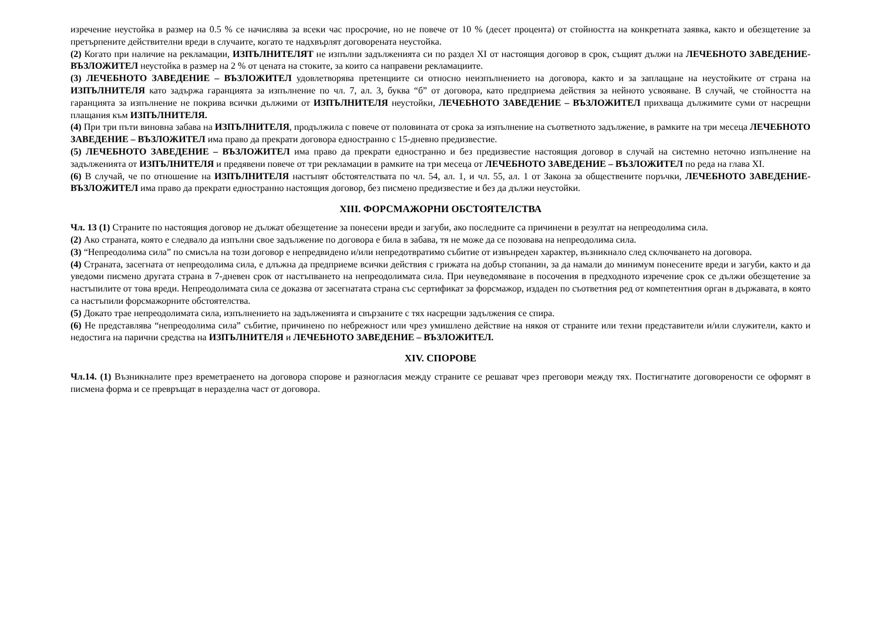изречение неустойка в размер на 0.5 % се начислява за всеки час просрочие, но не повече от 10 % (десет процента) от стойността на конкретната заявка, както и обезщетение за претърпените действителни вреди в случаите, когато те надхвърлят договорената неустойка.
(2) Когато при наличие на рекламации, ИЗПЪЛНИТЕЛЯТ не изпълни задълженията си по раздел XI от настоящия договор в срок, същият дължи на ЛЕЧЕБНОТО ЗАВЕДЕНИЕ-ВЪЗЛОЖИТЕЛ неустойка в размер на 2 % от цената на стоките, за които са направени рекламациите.
(3) ЛЕЧЕБНОТО ЗАВЕДЕНИЕ – ВЪЗЛОЖИТЕЛ удовлетворява претенциите си относно неизпълнението на договора, както и за заплащане на неустойките от страна на ИЗПЪЛНИТЕЛЯ като задържа гаранцията за изпълнение по чл. 7, ал. 3, буква “б” от договора, като предприема действия за нейното усвояване. В случай, че стойността на гаранцията за изпълнение не покрива всички дължими от ИЗПЪЛНИТЕЛЯ неустойки, ЛЕЧЕБНОТО ЗАВЕДЕНИЕ – ВЪЗЛОЖИТЕЛ прихваща дължимите суми от насрещни плащания към ИЗПЪЛНИТЕЛЯ.
(4) При три пъти виновна забава на ИЗПЪЛНИТЕЛЯ, продължила с повече от половината от срока за изпълнение на съответното задължение, в рамките на три месеца ЛЕЧЕБНОТО ЗАВЕДЕНИЕ – ВЪЗЛОЖИТЕЛ има право да прекрати договора едностранно с 15-дневно предизвестие.
(5) ЛЕЧЕБНОТО ЗАВЕДЕНИЕ – ВЪЗЛОЖИТЕЛ има право да прекрати едностранно и без предизвестие настоящия договор в случай на системно неточно изпълнение на задълженията от ИЗПЪЛНИТЕЛЯ и предявени повече от три рекламации в рамките на три месеца от ЛЕЧЕБНОТО ЗАВЕДЕНИЕ – ВЪЗЛОЖИТЕЛ по реда на глава XI.
(6) В случай, че по отношение на ИЗПЪЛНИТЕЛЯ настъпят обстоятелствата по чл. 54, ал. 1, и чл. 55, ал. 1 от Закона за обществените поръчки, ЛЕЧЕБНОТО ЗАВЕДЕНИЕ- ВЪЗЛОЖИТЕЛ има право да прекрати едностранно настоящия договор, без писмено предизвестие и без да дължи неустойки.
XIII. ФОРСМАЖОРНИ ОБСТОЯТЕЛСТВА
Чл. 13 (1) Страните по настоящия договор не дължат обезщетение за понесени вреди и загуби, ако последните са причинени в резултат на непреодолима сила.
(2) Ако страната, която е следвало да изпълни свое задължение по договора е била в забава, тя не може да се позовава на непреодолима сила.
(3) “Непреодолима сила” по смисъла на този договор е непредвидено и/или непредотвратимо събитие от извънреден характер, възникнало след сключването на договора.
(4) Страната, засегната от непреодолима сила, е длъжна да предприеме всички действия с грижата на добър стопанин, за да намали до минимум понесените вреди и загуби, както и да уведоми писмено другата страна в 7-дневен срок от настъпването на непреодолимата сила. При неуведомяване в посочения в предходното изречение срок се дължи обезщетение за настъпилите от това вреди. Непреодолимата сила се доказва от засегнатата страна със сертификат за форсмажор, издаден по съответния ред от компетентния орган в държавата, в която са настъпили форсмажорните обстоятелства.
(5) Докато трае непреодолимата сила, изпълнението на задълженията и свързаните с тях насрещни задължения се спира.
(6) Не представлява “непреодолима сила” събитие, причинено по небрежност или чрез умишлено действие на някоя от страните или техни представители и/или служители, както и недостига на парични средства на ИЗПЪЛНИТЕЛЯ и ЛЕЧЕБНОТО ЗАВЕДЕНИЕ – ВЪЗЛОЖИТЕЛ.
XIV. СПОРОВЕ
Чл.14. (1) Възникналите през времетраенето на договора спорове и разногласия между страните се решават чрез преговори между тях. Постигнатите договорености се оформят в писмена форма и се превръщат в неразделна част от договора.